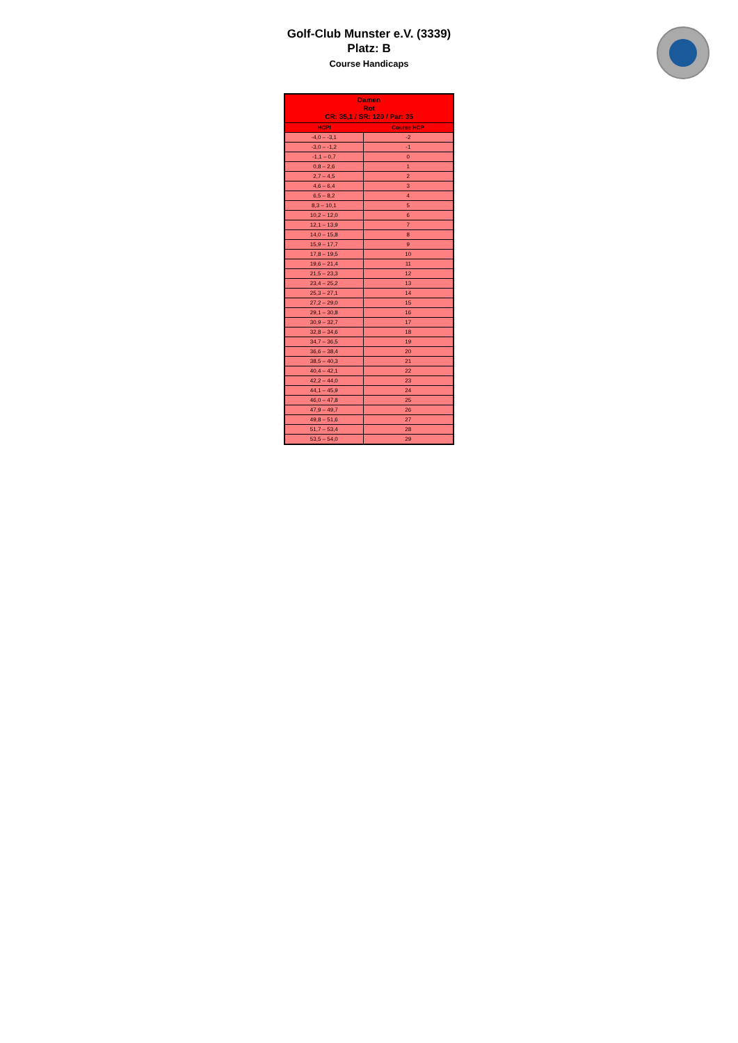Golf-Club Munster e.V. (3339)
Platz: B
Course Handicaps
| Damen Rot CR: 35,1 / SR: 120 / Par: 35 | |
| --- | --- |
| HCPI | Course HCP |
| -4,0 – -3,1 | -2 |
| -3,0 – -1,2 | -1 |
| -1,1 – 0,7 | 0 |
| 0,8 – 2,6 | 1 |
| 2,7 – 4,5 | 2 |
| 4,6 – 6,4 | 3 |
| 6,5 – 8,2 | 4 |
| 8,3 – 10,1 | 5 |
| 10,2 – 12,0 | 6 |
| 12,1 – 13,9 | 7 |
| 14,0 – 15,8 | 8 |
| 15,9 – 17,7 | 9 |
| 17,8 – 19,5 | 10 |
| 19,6 – 21,4 | 11 |
| 21,5 – 23,3 | 12 |
| 23,4 – 25,2 | 13 |
| 25,3 – 27,1 | 14 |
| 27,2 – 29,0 | 15 |
| 29,1 – 30,8 | 16 |
| 30,9 – 32,7 | 17 |
| 32,8 – 34,6 | 18 |
| 34,7 – 36,5 | 19 |
| 36,6 – 38,4 | 20 |
| 38,5 – 40,3 | 21 |
| 40,4 – 42,1 | 22 |
| 42,2 – 44,0 | 23 |
| 44,1 – 45,9 | 24 |
| 46,0 – 47,8 | 25 |
| 47,9 – 49,7 | 26 |
| 49,8 – 51,6 | 27 |
| 51,7 – 53,4 | 28 |
| 53,5 – 54,0 | 29 |